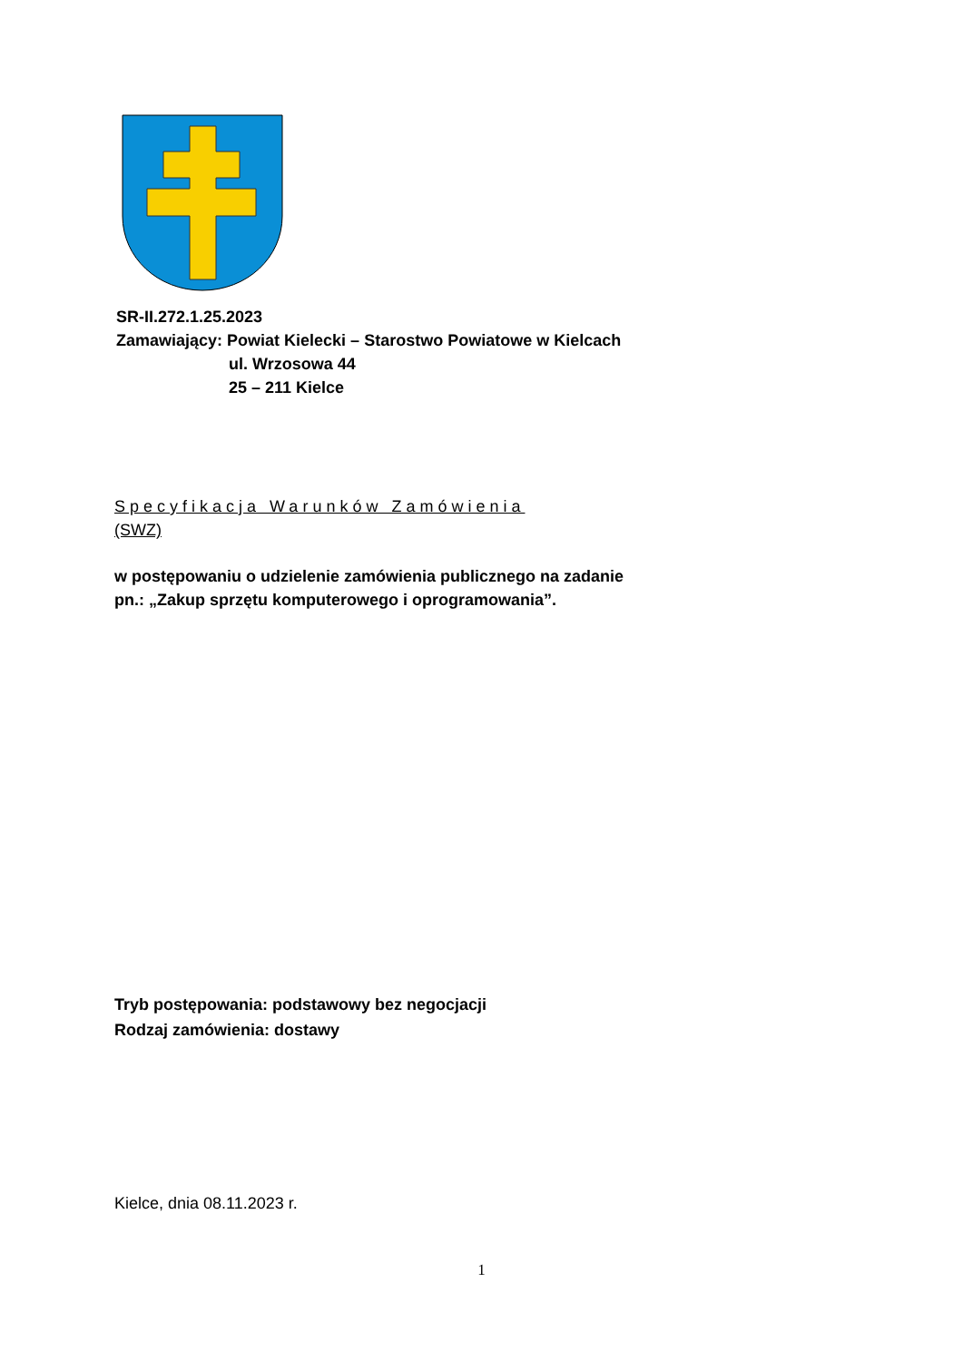SR-II.272.1.25.2023
Zamawiający: Powiat Kielecki – Starostwo Powiatowe w Kielcach
ul. Wrzosowa 44
25 – 211 Kielce
Specyfikacja Warunków Zamówienia
(SWZ)
w postępowaniu o udzielenie zamówienia publicznego na zadanie
pn.: „Zakup sprzętu komputerowego i oprogramowania”.
Tryb postępowania: podstawowy bez negocjacji
Rodzaj zamówienia: dostawy
Kielce, dnia 08.11.2023 r.
1